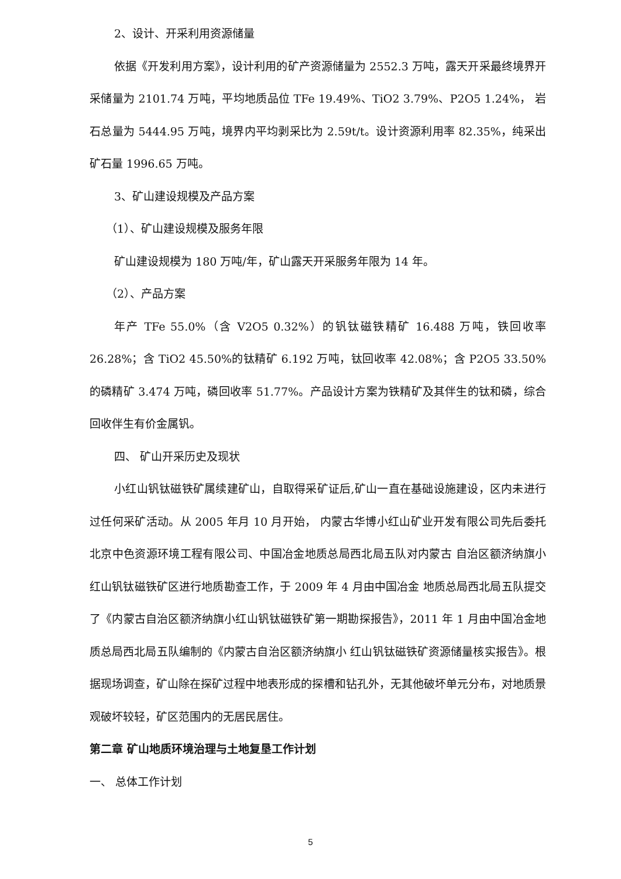2、设计、开采利用资源储量
依据《开发利用方案》，设计利用的矿产资源储量为 2552.3 万吨，露天开采最终境界开采储量为 2101.74 万吨，平均地质品位 TFe 19.49%、TiO2 3.79%、P2O5 1.24%， 岩石总量为 5444.95 万吨，境界内平均剥采比为 2.59t/t。设计资源利用率 82.35%，纯采出矿石量 1996.65 万吨。
3、矿山建设规模及产品方案
（1）、矿山建设规模及服务年限
矿山建设规模为 180 万吨/年，矿山露天开采服务年限为 14 年。
（2）、产品方案
年产 TFe 55.0%（含 V2O5 0.32%）的钒钛磁铁精矿 16.488 万吨，铁回收率 26.28%；含 TiO2 45.50%的钛精矿 6.192 万吨，钛回收率 42.08%；含 P2O5 33.50%的磷精矿 3.474 万吨，磷回收率 51.77%。产品设计方案为铁精矿及其伴生的钛和磷，综合回收伴生有价金属钒。
四、 矿山开采历史及现状
小红山钒钛磁铁矿属续建矿山，自取得采矿证后,矿山一直在基础设施建设，区内未进行过任何采矿活动。从 2005 年月 10 月开始， 内蒙古华博小红山矿业开发有限公司先后委托北京中色资源环境工程有限公司、中国冶金地质总局西北局五队对内蒙古 自治区额济纳旗小红山钒钛磁铁矿区进行地质勘查工作，于 2009 年 4 月由中国冶金 地质总局西北局五队提交了《内蒙古自治区额济纳旗小红山钒钛磁铁矿第一期勘探报告》，2011 年 1 月由中国冶金地质总局西北局五队编制的《内蒙古自治区额济纳旗小 红山钒钛磁铁矿资源储量核实报告》。根据现场调查，矿山除在探矿过程中地表形成的探槽和钻孔外，无其他破坏单元分布，对地质景观破坏较轻，矿区范围内的无居民居住。
第二章 矿山地质环境治理与土地复垦工作计划
一、 总体工作计划
5